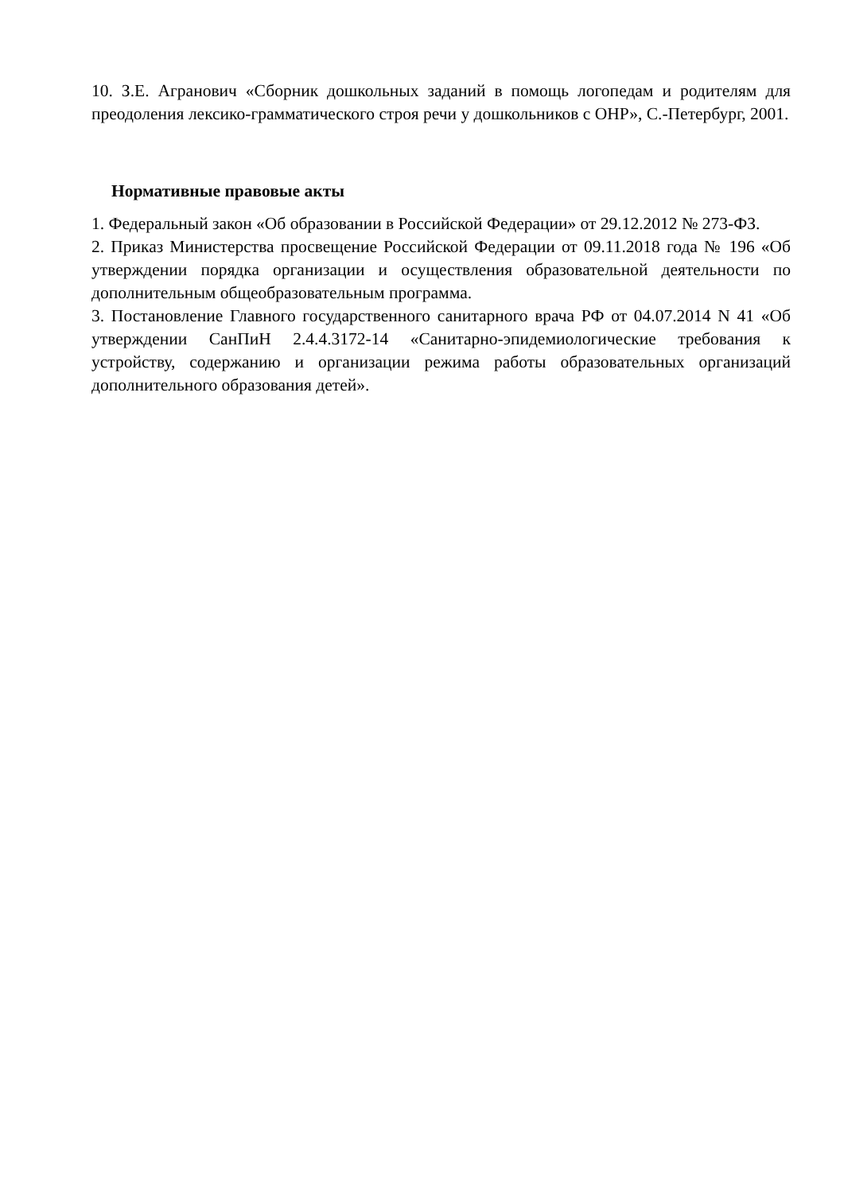10. З.Е. Агранович «Сборник дошкольных заданий в помощь логопедам и родителям для преодоления лексико-грамматического строя речи у дошкольников с ОНР», С.-Петербург, 2001.
Нормативные правовые акты
1. Федеральный закон «Об образовании в Российской Федерации» от 29.12.2012 № 273-ФЗ.
2. Приказ Министерства просвещение Российской Федерации от 09.11.2018 года № 196 «Об утверждении порядка организации и осуществления образовательной деятельности по дополнительным общеобразовательным программа.
3. Постановление Главного государственного санитарного врача РФ от 04.07.2014 N 41 «Об утверждении СанПиН 2.4.4.3172-14 «Санитарно-эпидемиологические требования к устройству, содержанию и организации режима работы образовательных организаций дополнительного образования детей».